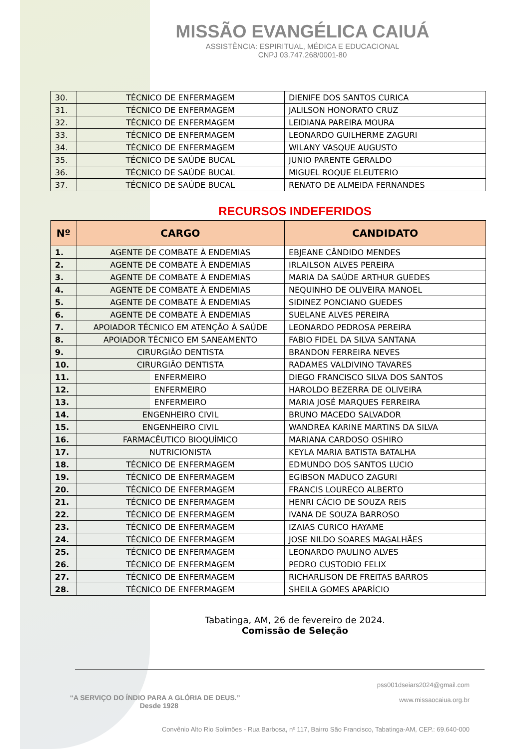MISSÃO EVANGÉLICA CAIUÁ
ASSISTÊNCIA: ESPIRITUAL, MÉDICA E EDUCACIONAL
CNPJ 03.747.268/0001-80
| 30. | TÉCNICO DE ENFERMAGEM | DIENIFE DOS SANTOS CURICA |
| 31. | TÉCNICO DE ENFERMAGEM | JALILSON HONORATO CRUZ |
| 32. | TÉCNICO DE ENFERMAGEM | LEIDIANA PAREIRA MOURA |
| 33. | TÉCNICO DE ENFERMAGEM | LEONARDO GUILHERME ZAGURI |
| 34. | TÉCNICO DE ENFERMAGEM | WILANY VASQUE AUGUSTO |
| 35. | TÉCNICO DE SAÚDE BUCAL | JUNIO PARENTE GERALDO |
| 36. | TÉCNICO DE SAÚDE BUCAL | MIGUEL ROQUE ELEUTERIO |
| 37. | TÉCNICO DE SAÚDE BUCAL | RENATO DE ALMEIDA FERNANDES |
RECURSOS INDEFERIDOS
| Nº | CARGO | CANDIDATO |
| --- | --- | --- |
| 1. | AGENTE DE COMBATE À ENDEMIAS | EBJEANE CÂNDIDO MENDES |
| 2. | AGENTE DE COMBATE À ENDEMIAS | IRLAILSON ALVES PEREIRA |
| 3. | AGENTE DE COMBATE À ENDEMIAS | MARIA DA SAÚDE ARTHUR GUEDES |
| 4. | AGENTE DE COMBATE À ENDEMIAS | NEQUINHO DE OLIVEIRA MANOEL |
| 5. | AGENTE DE COMBATE À ENDEMIAS | SIDINEZ PONCIANO GUEDES |
| 6. | AGENTE DE COMBATE À ENDEMIAS | SUELANE ALVES PEREIRA |
| 7. | APOIADOR TÉCNICO EM ATENÇÃO À SAÚDE | LEONARDO PEDROSA PEREIRA |
| 8. | APOIADOR TÉCNICO EM SANEAMENTO | FABIO FIDEL DA SILVA SANTANA |
| 9. | CIRURGIÃO DENTISTA | BRANDON FERREIRA NEVES |
| 10. | CIRURGIÃO DENTISTA | RADAMES VALDIVINO TAVARES |
| 11. | ENFERMEIRO | DIEGO FRANCISCO SILVA DOS SANTOS |
| 12. | ENFERMEIRO | HAROLDO BEZERRA DE OLIVEIRA |
| 13. | ENFERMEIRO | MARIA JOSÉ MARQUES FERREIRA |
| 14. | ENGENHEIRO CIVIL | BRUNO MACEDO SALVADOR |
| 15. | ENGENHEIRO CIVIL | WANDREA KARINE MARTINS DA SILVA |
| 16. | FARMACÊUTICO BIOQUÍMICO | MARIANA CARDOSO OSHIRO |
| 17. | NUTRICIONISTA | KEYLA MARIA BATISTA BATALHA |
| 18. | TÉCNICO DE ENFERMAGEM | EDMUNDO DOS SANTOS LUCIO |
| 19. | TÉCNICO DE ENFERMAGEM | EGIBSON MADUCO ZAGURI |
| 20. | TÉCNICO DE ENFERMAGEM | FRANCIS LOURECO ALBERTO |
| 21. | TÉCNICO DE ENFERMAGEM | HENRI CÁCIO DE SOUZA REIS |
| 22. | TÉCNICO DE ENFERMAGEM | IVANA DE SOUZA BARROSO |
| 23. | TÉCNICO DE ENFERMAGEM | IZAIAS CURICO HAYAME |
| 24. | TÉCNICO DE ENFERMAGEM | JOSE NILDO SOARES MAGALHÃES |
| 25. | TÉCNICO DE ENFERMAGEM | LEONARDO PAULINO ALVES |
| 26. | TÉCNICO DE ENFERMAGEM | PEDRO CUSTODIO FELIX |
| 27. | TÉCNICO DE ENFERMAGEM | RICHARLISON DE FREITAS BARROS |
| 28. | TÉCNICO DE ENFERMAGEM | SHEILA GOMES APARÍCIO |
Tabatinga, AM, 26 de fevereiro de 2024.
Comissão de Seleção
pss001dseiars2024@gmail.com
www.missaocaiua.org.br
“A SERVIÇO DO ÍNDIO PARA A GLÓRIA DE DEUS.”
Desde 1928
Convênio Alto Rio Solimões - Rua Barbosa, nº 117, Bairro São Francisco, Tabatinga-AM, CEP.: 69.640-000